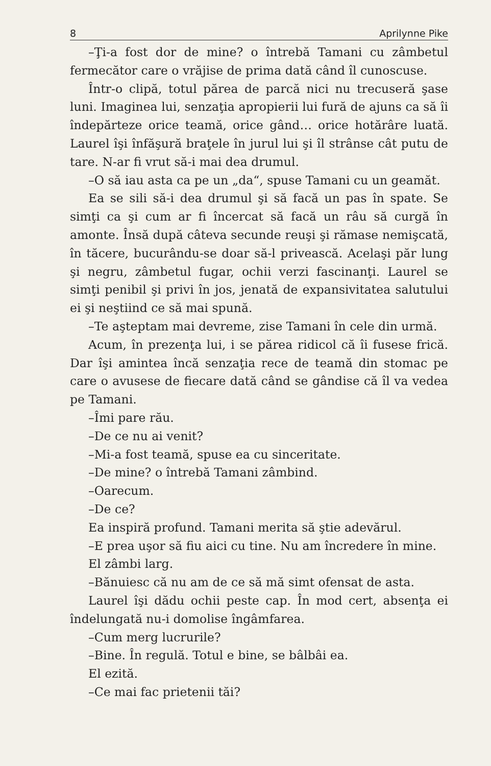8 Aprilynne Pike
–Ţi-a fost dor de mine? o întrebă Tamani cu zâmbetul fermecător care o vrăjise de prima dată când îl cunoscuse.
Într-o clipă, totul părea de parcă nici nu trecuseră şase luni. Imaginea lui, senzaţia apropierii lui fură de ajuns ca să îi îndepărteze orice teamă, orice gând… orice hotărâre luată. Laurel îşi înfăşură braţele în jurul lui şi îl strânse cât putu de tare. N-ar fi vrut să-i mai dea drumul.
–O să iau asta ca pe un „da“, spuse Tamani cu un geamăt.
Ea se sili să-i dea drumul şi să facă un pas în spate. Se simţi ca şi cum ar fi încercat să facă un râu să curgă în amonte. Însă după câteva secunde reuşi şi rămase nemişcată, în tăcere, bucurându-se doar să-l privească. Acelaşi păr lung şi negru, zâmbetul fugar, ochii verzi fascinanţi. Laurel se simţi penibil şi privi în jos, jenată de expansivitatea salutului ei şi neştiind ce să mai spună.
–Te aşteptam mai devreme, zise Tamani în cele din urmă.
Acum, în prezenţa lui, i se părea ridicol că îi fusese frică. Dar îşi amintea încă senzaţia rece de teamă din stomac pe care o avusese de fiecare dată când se gândise că îl va vedea pe Tamani.
–Îmi pare rău.
–De ce nu ai venit?
–Mi-a fost teamă, spuse ea cu sinceritate.
–De mine? o întrebă Tamani zâmbind.
–Oarecum.
–De ce?
Ea inspiră profund. Tamani merita să ştie adevărul.
–E prea uşor să fiu aici cu tine. Nu am încredere în mine.
El zâmbi larg.
–Bănuiesc că nu am de ce să mă simt ofensat de asta.
Laurel îşi dădu ochii peste cap. În mod cert, absenţa ei îndelungată nu-i domolise îngâmfarea.
–Cum merg lucrurile?
–Bine. În regulă. Totul e bine, se bâlbâi ea.
El ezită.
–Ce mai fac prietenii tăi?